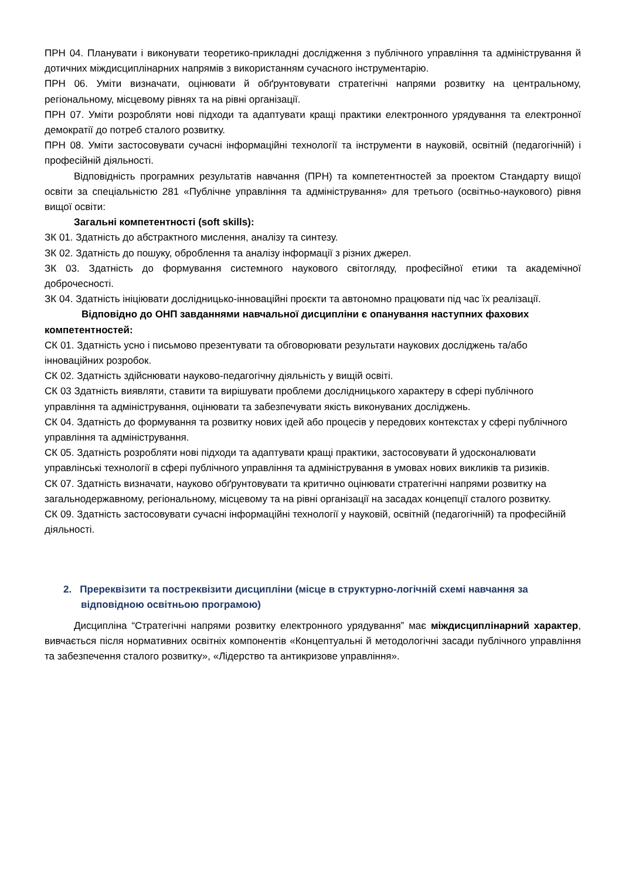ПРН 04. Планувати і виконувати теоретико-прикладні дослідження з публічного управління та адміністрування й дотичних міждисциплінарних напрямів з використанням сучасного інструментарію.
ПРН 06. Уміти визначати, оцінювати й обґрунтовувати стратегічні напрями розвитку на центральному, регіональному, місцевому рівнях та на рівні організації.
ПРН 07. Уміти розробляти нові підходи та адаптувати кращі практики електронного урядування та електронної демократії до потреб сталого розвитку.
ПРН 08. Уміти застосовувати сучасні інформаційні технології та інструменти в науковій, освітній (педагогічній) і професійній діяльності.
Відповідність програмних результатів навчання (ПРН) та компетентностей за проектом Стандарту вищої освіти за спеціальністю 281 «Публічне управління та адміністрування» для третього (освітньо-наукового) рівня вищої освіти:
Загальні компетентності (soft skills):
ЗК 01. Здатність до абстрактного мислення, аналізу та синтезу.
ЗК 02. Здатність до пошуку, оброблення та аналізу інформації з різних джерел.
ЗК 03. Здатність до формування системного наукового світогляду, професійної етики та академічної доброчесності.
ЗК 04. Здатність ініціювати дослідницько-інноваційні проєкти та автономно працювати під час їх реалізації.
Відповідно до ОНП завданнями навчальної дисципліни є опанування наступних фахових компетентностей:
СК 01. Здатність усно і письмово презентувати та обговорювати результати наукових досліджень та/або інноваційних розробок.
СК 02. Здатність здійснювати науково-педагогічну діяльність у вищій освіті.
СК 03 Здатність виявляти, ставити та вирішувати проблеми дослідницького характеру в сфері публічного управління та адміністрування, оцінювати та забезпечувати якість виконуваних досліджень.
СК 04. Здатність до формування та розвитку нових ідей або процесів у передових контекстах у сфері публічного управління та адміністрування.
СК 05. Здатність розробляти нові підходи та адаптувати кращі практики, застосовувати й удосконалювати управлінські технології в сфері публічного управління та адміністрування в умовах нових викликів та ризиків.
СК 07. Здатність визначати, науково обґрунтовувати та критично оцінювати стратегічні напрями розвитку на загальнодержавному, регіональному, місцевому та на рівні організації на засадах концепції сталого розвитку.
СК 09. Здатність застосовувати сучасні інформаційні технології у науковій, освітній (педагогічній) та професійній діяльності.
2. Пререквізити та постреквізити дисципліни (місце в структурно-логічній схемі навчання за відповідною освітньою програмою)
Дисципліна “Стратегічні напрями розвитку електронного урядування” має міждисциплінарний характер, вивчається після нормативних освітніх компонентів «Концептуальні й методологічні засади публічного управління та забезпечення сталого розвитку», «Лідерство та антикризове управління».